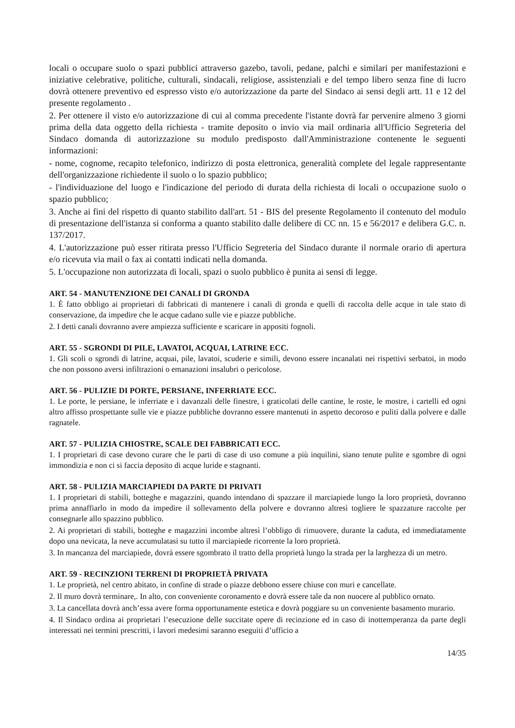locali o occupare suolo o spazi pubblici attraverso gazebo, tavoli, pedane, palchi e similari per manifestazioni e iniziative celebrative, politiche, culturali, sindacali, religiose, assistenziali e del tempo libero senza fine di lucro dovrà ottenere preventivo ed espresso visto e/o autorizzazione da parte del Sindaco ai sensi degli artt. 11 e 12 del presente regolamento .
2. Per ottenere il visto e/o autorizzazione di cui al comma precedente l'istante dovrà far pervenire almeno 3 giorni prima della data oggetto della richiesta - tramite deposito o invio via mail ordinaria all'Ufficio Segreteria del Sindaco domanda di autorizzazione su modulo predisposto dall'Amministrazione contenente le seguenti informazioni:
- nome, cognome, recapito telefonico, indirizzo di posta elettronica, generalità complete del legale rappresentante dell'organizzazione richiedente il suolo o lo spazio pubblico;
- l'individuazione del luogo e l'indicazione del periodo di durata della richiesta di locali o occupazione suolo o spazio pubblico;
3. Anche ai fini del rispetto di quanto stabilito dall'art. 51 - BIS del presente Regolamento il contenuto del modulo di presentazione dell'istanza si conforma a quanto stabilito dalle delibere di CC nn. 15 e 56/2017 e delibera G.C. n. 137/2017.
4. L'autorizzazione può esser ritirata presso l'Ufficio Segreteria del Sindaco durante il normale orario di apertura e/o ricevuta via mail o fax ai contatti indicati nella domanda.
5. L'occupazione non autorizzata di locali, spazi o suolo pubblico è punita ai sensi di legge.
ART. 54 - MANUTENZIONE DEI CANALI DI GRONDA
1. È fatto obbligo ai proprietari di fabbricati di mantenere i canali di gronda e quelli di raccolta delle acque in tale stato di conservazione, da impedire che le acque cadano sulle vie e piazze pubbliche.
2. I detti canali dovranno avere ampiezza sufficiente e scaricare in appositi fognoli.
ART. 55 - SGRONDI DI PILE, LAVATOI, ACQUAI, LATRINE ECC.
1. Gli scoli o sgrondi di latrine, acquai, pile, lavatoi, scuderie e simili, devono essere incanalati nei rispettivi serbatoi, in modo che non possono aversi infiltrazioni o emanazioni insalubri o pericolose.
ART. 56 - PULIZIE DI PORTE, PERSIANE, INFERRIATE ECC.
1. Le porte, le persiane, le inferriate e i davanzali delle finestre, i graticolati delle cantine, le roste, le mostre, i cartelli ed ogni altro affisso prospettante sulle vie e piazze pubbliche dovranno essere mantenuti in aspetto decoroso e puliti dalla polvere e dalle ragnatele.
ART. 57 - PULIZIA CHIOSTRE, SCALE DEI FABBRICATI ECC.
1. I proprietari di case devono curare che le parti di case di uso comune a più inquilini, siano tenute pulite e sgombre di ogni immondizia e non ci si faccia deposito di acque luride e stagnanti.
ART. 58 - PULIZIA MARCIAPIEDI DA PARTE DI PRIVATI
1. I proprietari di stabili, botteghe e magazzini, quando intendano di spazzare il marciapiede lungo la loro proprietà, dovranno prima annaffiarlo in modo da impedire il sollevamento della polvere e dovranno altresì togliere le spazzature raccolte per consegnarle allo spazzino pubblico.
2. Ai proprietari di stabili, botteghe e magazzini incombe altresì l’obbligo di rimuovere, durante la caduta, ed immediatamente dopo una nevicata, la neve accumulatasi su tutto il marciapiede ricorrente la loro proprietà.
3. In mancanza del marciapiede, dovrà essere sgombrato il tratto della proprietà lungo la strada per la larghezza di un metro.
ART. 59 - RECINZIONI TERRENI DI PROPRIETÀ PRIVATA
1. Le proprietà, nel centro abitato, in confine di strade o piazze debbono essere chiuse con muri e cancellate.
2. Il muro dovrà terminare,. In alto, con conveniente coronamento e dovrà essere tale da non nuocere al pubblico ornato.
3. La cancellata dovrà anch’essa avere forma opportunamente estetica e dovrà poggiare su un conveniente basamento murario.
4. Il Sindaco ordina ai proprietari l’esecuzione delle succitate opere di recinzione ed in caso di inottemperanza da parte degli interessati nei termini prescritti, i lavori medesimi saranno eseguiti d’ufficio a
14/35